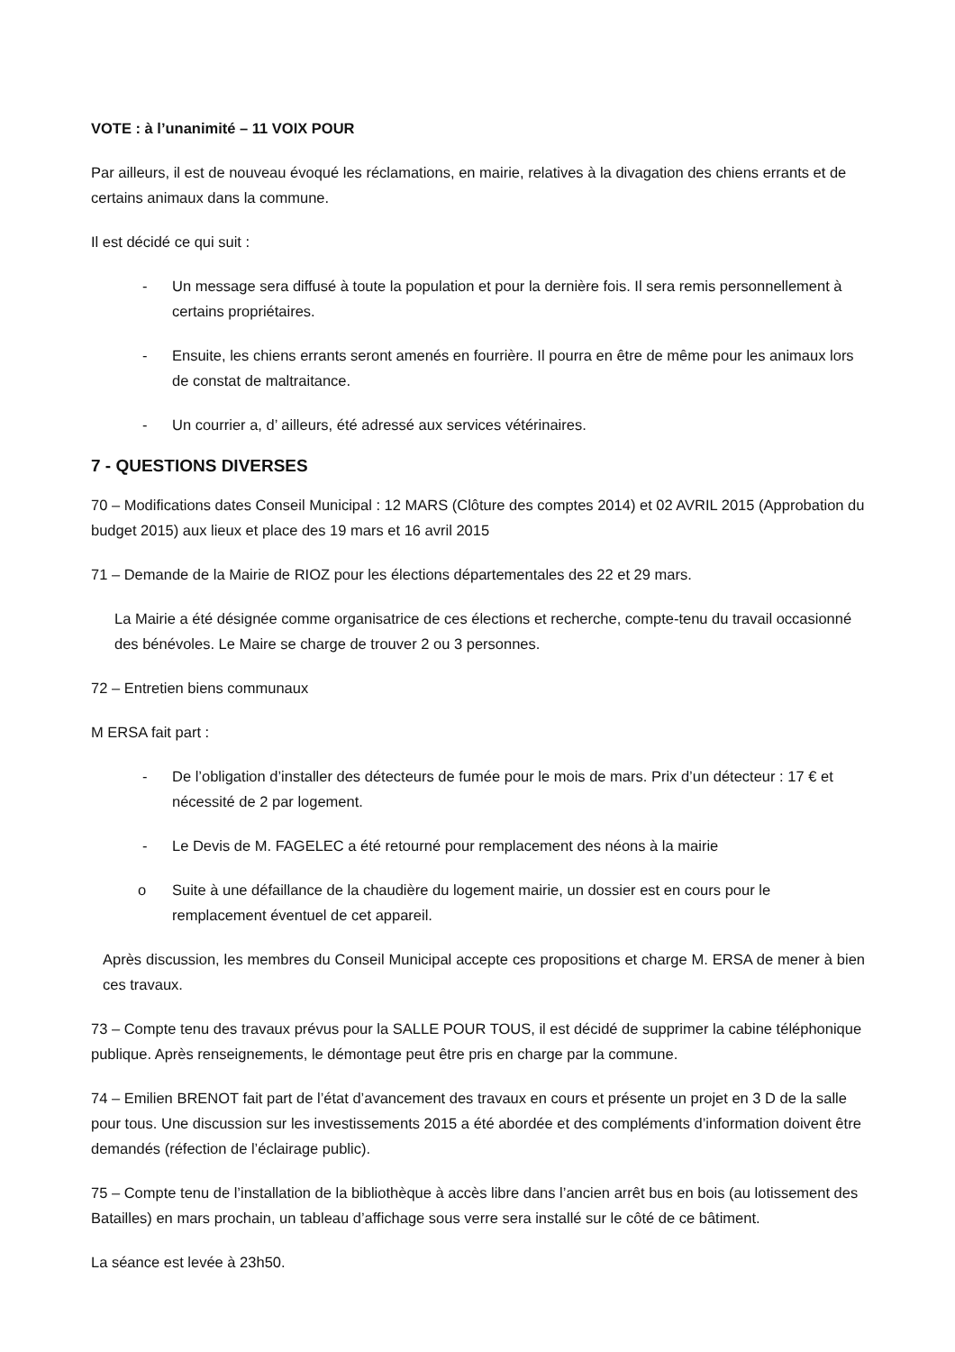VOTE : à l’unanimité – 11 VOIX POUR
Par ailleurs, il est de nouveau évoqué les réclamations, en mairie, relatives à la divagation des chiens errants et de certains animaux dans la commune.
Il est décidé ce qui suit :
- Un message sera diffusé à toute la population et pour la dernière fois. Il sera remis personnellement à certains propriétaires.
- Ensuite, les chiens errants seront amenés en fourrière. Il pourra en être de même pour les animaux lors de constat de maltraitance.
- Un courrier a, d’ ailleurs, été adressé aux services vétérinaires.
7 - QUESTIONS DIVERSES
70 – Modifications dates Conseil Municipal : 12 MARS (Clôture des comptes 2014) et 02 AVRIL 2015 (Approbation du budget 2015) aux lieux et place des 19 mars et 16 avril 2015
71 – Demande de la Mairie de RIOZ pour les élections départementales des 22 et 29 mars.
La Mairie a été désignée comme organisatrice de ces élections et recherche, compte-tenu du travail occasionné des bénévoles. Le Maire se charge de trouver 2 ou 3 personnes.
72 – Entretien biens communaux
M ERSA fait part :
- De l’obligation d’installer des détecteurs de fumée pour le mois de mars. Prix d’un détecteur : 17 € et nécessité de 2 par logement.
- Le Devis de M. FAGELEC a été retourné pour remplacement des néons à la mairie
o Suite à une défaillance de la chaudière du logement mairie, un dossier est en cours pour le remplacement éventuel de cet appareil.
Après discussion, les membres du Conseil Municipal accepte ces propositions et charge M. ERSA de mener à bien ces travaux.
73 – Compte tenu des travaux prévus pour la SALLE POUR TOUS, il est décidé de supprimer la cabine téléphonique publique. Après renseignements, le démontage peut être pris en charge par la commune.
74 – Emilien BRENOT fait part de l’état d’avancement des travaux en cours et présente un projet en 3 D de la salle pour tous. Une discussion sur les investissements 2015 a été abordée et des compléments d’information doivent être demandés (réfection de l’éclairage public).
75 – Compte tenu de l’installation de la bibliothèque à accès libre dans l’ancien arrêt bus en bois (au lotissement des Batailles) en mars prochain, un tableau d’affichage sous verre sera installé sur le côté de ce bâtiment.
La séance est levée à 23h50.